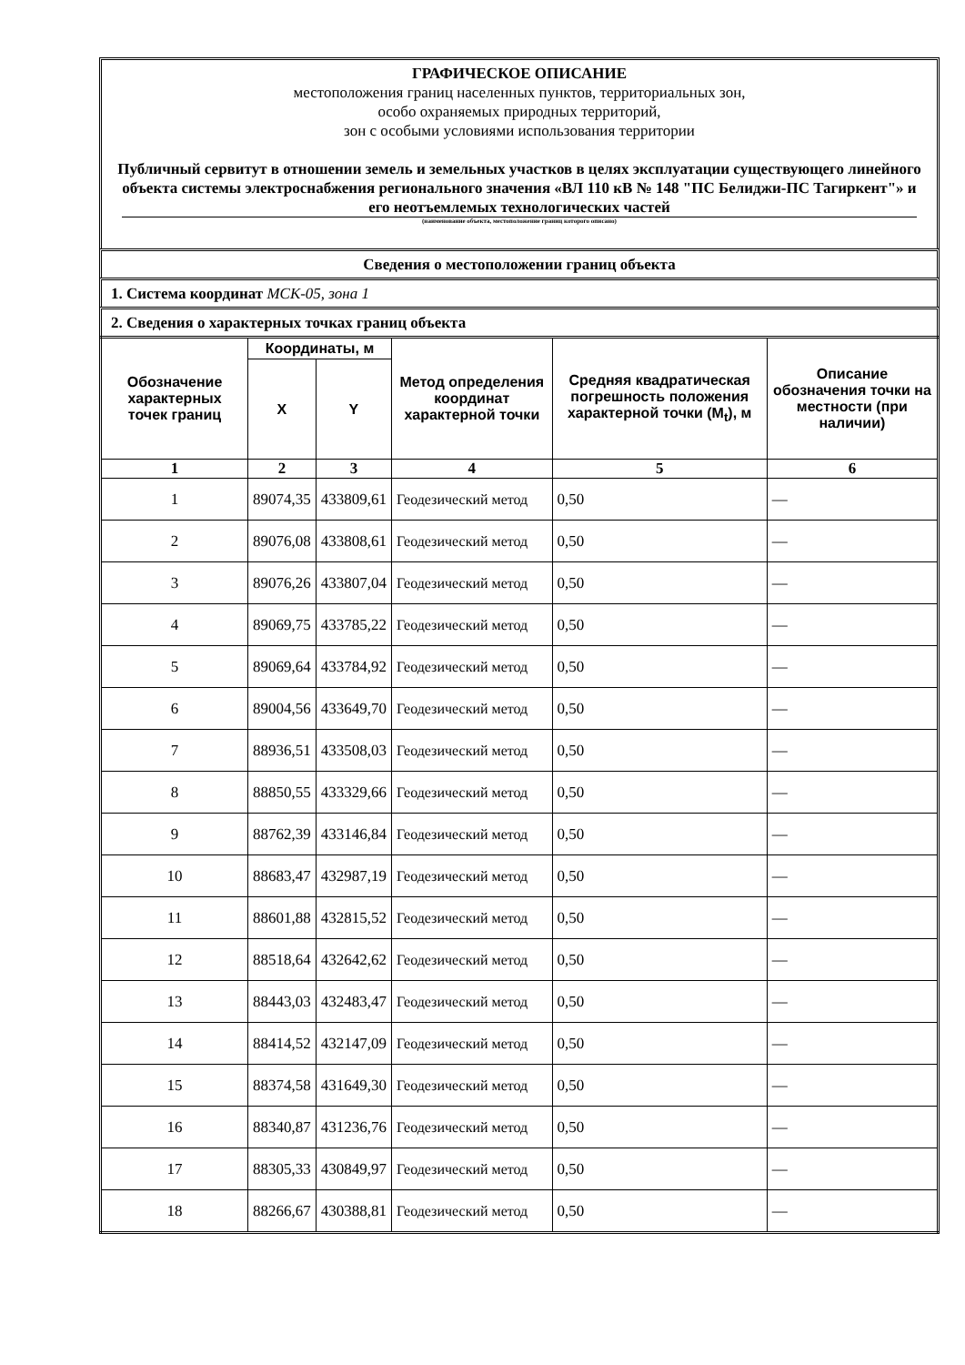ГРАФИЧЕСКОЕ ОПИСАНИЕ
местоположения границ населенных пунктов, территориальных зон,
особо охраняемых природных территорий,
зон с особыми условиями использования территории
Публичный сервитут в отношении земель и земельных участков в целях эксплуатации существующего линейного объекта системы электроснабжения регионального значения «ВЛ 110 кВ № 148 "ПС Белиджи-ПС Тагиркент"» и его неотъемлемых технологических частей
(наименование объекта, местоположение границ которого описано)
Сведения о местоположении границ объекта
1. Система координат МСК-05, зона 1
2. Сведения о характерных точках границ объекта
| Обозначение характерных точек границ | Координаты, м | | Метод определения координат характерной точки | Средняя квадратическая погрешность положения характерной точки (M<sub>t</sub>), м | Описание обозначения точки на местности (при наличии) |
| --- | --- | --- | --- | --- | --- |
| | X | Y | | | |
| 1 | 2 | 3 | 4 | 5 | 6 |
| 1 | 89074,35 | 433809,61 | Геодезический метод | 0,50 | — |
| 2 | 89076,08 | 433808,61 | Геодезический метод | 0,50 | — |
| 3 | 89076,26 | 433807,04 | Геодезический метод | 0,50 | — |
| 4 | 89069,75 | 433785,22 | Геодезический метод | 0,50 | — |
| 5 | 89069,64 | 433784,92 | Геодезический метод | 0,50 | — |
| 6 | 89004,56 | 433649,70 | Геодезический метод | 0,50 | — |
| 7 | 88936,51 | 433508,03 | Геодезический метод | 0,50 | — |
| 8 | 88850,55 | 433329,66 | Геодезический метод | 0,50 | — |
| 9 | 88762,39 | 433146,84 | Геодезический метод | 0,50 | — |
| 10 | 88683,47 | 432987,19 | Геодезический метод | 0,50 | — |
| 11 | 88601,88 | 432815,52 | Геодезический метод | 0,50 | — |
| 12 | 88518,64 | 432642,62 | Геодезический метод | 0,50 | — |
| 13 | 88443,03 | 432483,47 | Геодезический метод | 0,50 | — |
| 14 | 88414,52 | 432147,09 | Геодезический метод | 0,50 | — |
| 15 | 88374,58 | 431649,30 | Геодезический метод | 0,50 | — |
| 16 | 88340,87 | 431236,76 | Геодезический метод | 0,50 | — |
| 17 | 88305,33 | 430849,97 | Геодезический метод | 0,50 | — |
| 18 | 88266,67 | 430388,81 | Геодезический метод | 0,50 | — |